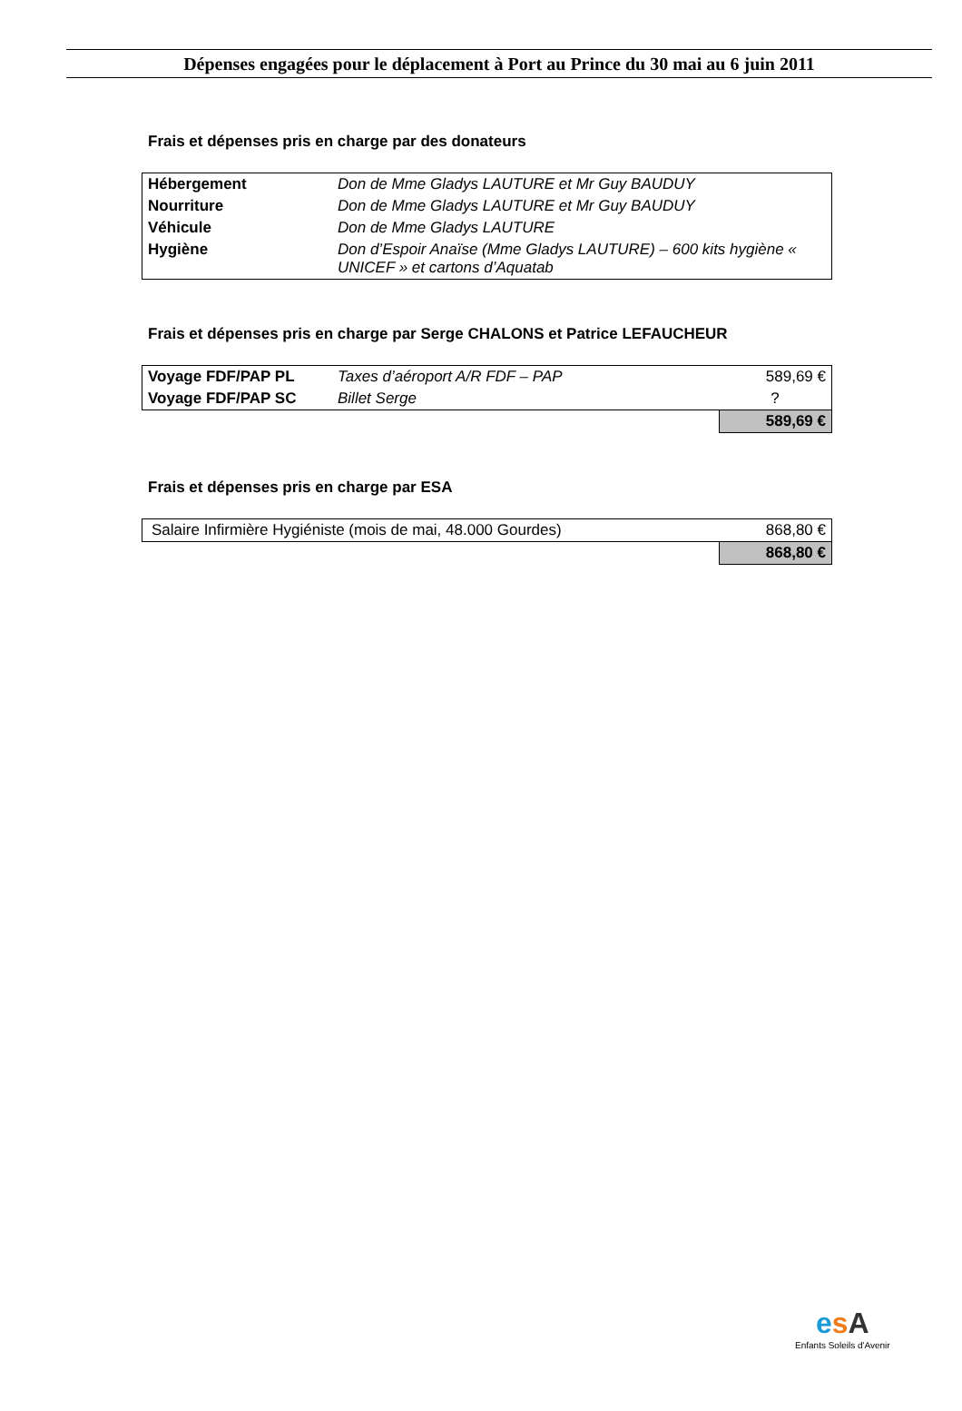Dépenses engagées pour le déplacement à Port au Prince du 30 mai au 6 juin 2011
Frais et dépenses pris en charge par des donateurs
| Hébergement | Don de Mme Gladys LAUTURE et Mr Guy BAUDUY |
| Nourriture | Don de Mme Gladys LAUTURE et Mr Guy BAUDUY |
| Véhicule | Don de Mme Gladys LAUTURE |
| Hygiène | Don d’Espoir Anaïse (Mme Gladys LAUTURE) – 600 kits hygiène « UNICEF » et cartons d’Aquatab |
Frais et dépenses pris en charge par Serge CHALONS et Patrice LEFAUCHEUR
| Voyage FDF/PAP PL | Taxes d’aéroport A/R FDF – PAP | 589,69 € |
| Voyage FDF/PAP SC | Billet Serge | ? |
| | | 589,69 € |
Frais et dépenses pris en charge par ESA
| Salaire Infirmière Hygiéniste (mois de mai, 48.000 Gourdes) | 868,80 € |
| | 868,80 € |
esA
Enfants Soleils d'Avenir